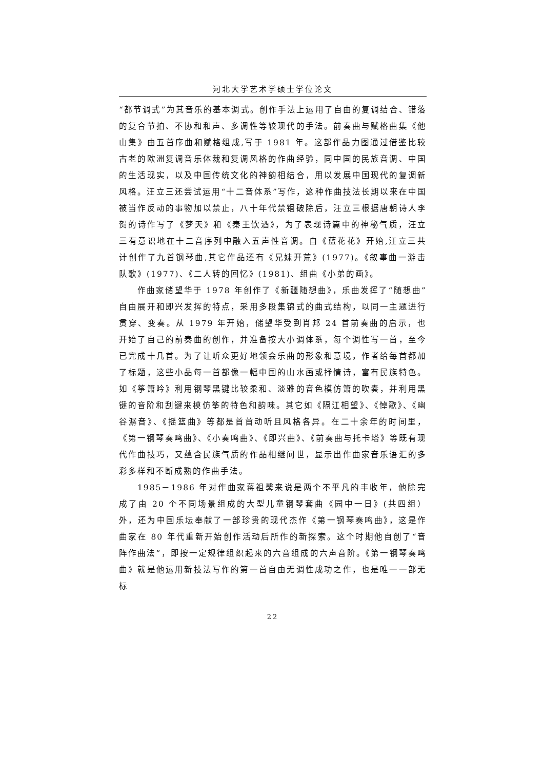河北大学艺术学硕士学位论文
“都节调式”为其音乐的基本调式。创作手法上运用了自由的复调结合、错落的复合节拍、不协和和声、多调性等较现代的手法。前奏曲与赋格曲集《他山集》由五首序曲和赋格组成,写于 1981 年。这部作品力图通过借鉴比较古老的欧洲复调音乐体裁和复调风格的作曲经验，同中国的民族音调、中国的生活现实，以及中国传统文化的神韵相结合，用以发展中国现代的复调新风格。汪立三还尝试运用“十二音体系”写作，这种作曲技法长期以来在中国被当作反动的事物加以禁止，八十年代禁锢破除后，汪立三根据唐朝诗人李贺的诗作写了《梦天》和《秦王饮酒》，为了表现诗篇中的神秘气质，汪立三有意识地在十二音序列中融入五声性音调。自《蓝花花》开始,汪立三共计创作了九首钢琴曲,其它作品还有《兄妹开荒》(1977)。《叙事曲一游击队歌》(1977)、《二人转的回忆》(1981)、组曲《小弟的画》。
作曲家储望华于 1978 年创作了《新疆随想曲》，乐曲发挥了“随想曲”自由展开和即兴发挥的特点，采用多段集锦式的曲式结构，以同一主题进行贯穿、变奏。从 1979 年开始，储望华受到肖邦 24 首前奏曲的启示，也开始了自己的前奏曲的创作，并准备按大小调体系，每个调性写一首，至今已完成十几首。为了让听众更好地领会乐曲的形象和意境，作者给每首都加了标题，这些小品每一首都像一幅中国的山水画或抒情诗，富有民族特色。如《筝箫吟》利用钢琴黑键比较柔和、淡雅的音色模仿箫的吹奏，并利用黑键的音阶和刮键来模仿筝的特色和韵味。其它如《隔江相望》、《悼歌》、《幽谷潺音》、《摇篮曲》等都是首首动听且风格各异。在二十余年的时间里，《第一钢琴奏鸣曲》、《小奏鸣曲》、《即兴曲》、《前奏曲与托卡塔》等既有现代作曲技巧，又蕴含民族气质的作品相继问世，显示出作曲家音乐语汇的多彩多样和不断成熟的作曲手法。
1985－1986 年对作曲家蒋祖馨来说是两个不平凡的丰收年，他除完成了由 20 个不同场景组成的大型儿童钢琴套曲《园中一日》(共四组）外，还为中国乐坛奉献了一部珍贵的现代杰作《第一钢琴奏鸣曲》，这是作曲家在 80 年代重新开始创作活动后所作的新探索。这个时期他自创了“音阵作曲法”，即按一定规律组织起来的六音组成的六声音阶。《第一钢琴奏鸣曲》就是他运用新技法写作的第一首自由无调性成功之作，也是唯一一部无标
22